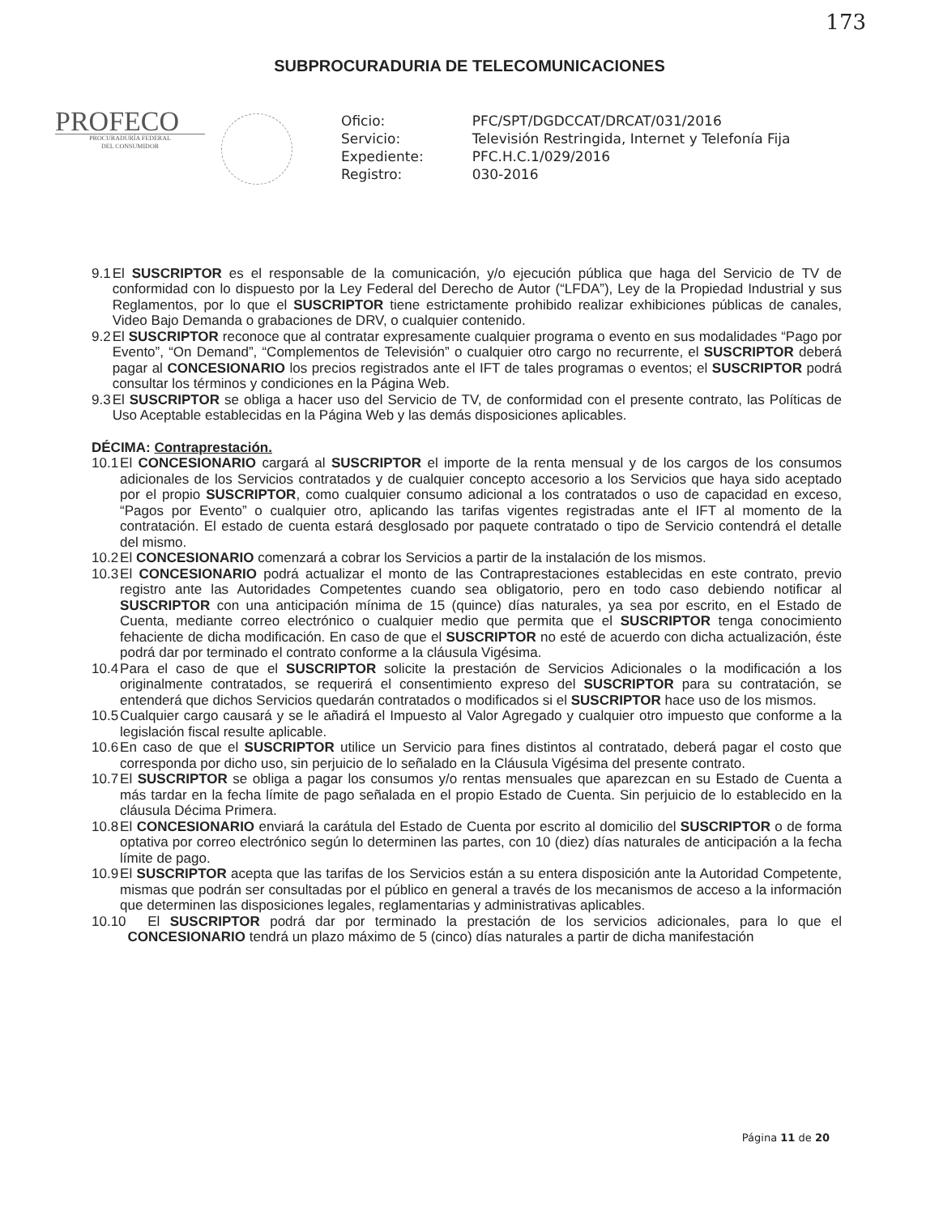173
SUBPROCURADURIA DE TELECOMUNICACIONES
PROFECO
PROCURADURÍA FEDERAL
DEL CONSUMIDOR
| Oficio: | PFC/SPT/DGDCCAT/DRCAT/031/2016 |
| Servicio: | Televisión Restringida, Internet y Telefonía Fija |
| Expediente: | PFC.H.C.1/029/2016 |
| Registro: | 030-2016 |
9.1 El SUSCRIPTOR es el responsable de la comunicación, y/o ejecución pública que haga del Servicio de TV de conformidad con lo dispuesto por la Ley Federal del Derecho de Autor (“LFDA”), Ley de la Propiedad Industrial y sus Reglamentos, por lo que el SUSCRIPTOR tiene estrictamente prohibido realizar exhibiciones públicas de canales, Video Bajo Demanda o grabaciones de DRV, o cualquier contenido.
9.2 El SUSCRIPTOR reconoce que al contratar expresamente cualquier programa o evento en sus modalidades “Pago por Evento”, “On Demand”, “Complementos de Televisión” o cualquier otro cargo no recurrente, el SUSCRIPTOR deberá pagar al CONCESIONARIO los precios registrados ante el IFT de tales programas o eventos; el SUSCRIPTOR podrá consultar los términos y condiciones en la Página Web.
9.3 El SUSCRIPTOR se obliga a hacer uso del Servicio de TV, de conformidad con el presente contrato, las Políticas de Uso Aceptable establecidas en la Página Web y las demás disposiciones aplicables.
DÉCIMA: Contraprestación.
10.1 El CONCESIONARIO cargará al SUSCRIPTOR el importe de la renta mensual y de los cargos de los consumos adicionales de los Servicios contratados y de cualquier concepto accesorio a los Servicios que haya sido aceptado por el propio SUSCRIPTOR, como cualquier consumo adicional a los contratados o uso de capacidad en exceso, “Pagos por Evento” o cualquier otro, aplicando las tarifas vigentes registradas ante el IFT al momento de la contratación. El estado de cuenta estará desglosado por paquete contratado o tipo de Servicio contendrá el detalle del mismo.
10.2 El CONCESIONARIO comenzará a cobrar los Servicios a partir de la instalación de los mismos.
10.3 El CONCESIONARIO podrá actualizar el monto de las Contraprestaciones establecidas en este contrato, previo registro ante las Autoridades Competentes cuando sea obligatorio, pero en todo caso debiendo notificar al SUSCRIPTOR con una anticipación mínima de 15 (quince) días naturales, ya sea por escrito, en el Estado de Cuenta, mediante correo electrónico o cualquier medio que permita que el SUSCRIPTOR tenga conocimiento fehaciente de dicha modificación. En caso de que el SUSCRIPTOR no esté de acuerdo con dicha actualización, éste podrá dar por terminado el contrato conforme a la cláusula Vigésima.
10.4 Para el caso de que el SUSCRIPTOR solicite la prestación de Servicios Adicionales o la modificación a los originalmente contratados, se requerirá el consentimiento expreso del SUSCRIPTOR para su contratación, se entenderá que dichos Servicios quedarán contratados o modificados si el SUSCRIPTOR hace uso de los mismos.
10.5 Cualquier cargo causará y se le añadirá el Impuesto al Valor Agregado y cualquier otro impuesto que conforme a la legislación fiscal resulte aplicable.
10.6 En caso de que el SUSCRIPTOR utilice un Servicio para fines distintos al contratado, deberá pagar el costo que corresponda por dicho uso, sin perjuicio de lo señalado en la Cláusula Vigésima del presente contrato.
10.7 El SUSCRIPTOR se obliga a pagar los consumos y/o rentas mensuales que aparezcan en su Estado de Cuenta a más tardar en la fecha límite de pago señalada en el propio Estado de Cuenta. Sin perjuicio de lo establecido en la cláusula Décima Primera.
10.8 El CONCESIONARIO enviará la carátula del Estado de Cuenta por escrito al domicilio del SUSCRIPTOR o de forma optativa por correo electrónico según lo determinen las partes, con 10 (diez) días naturales de anticipación a la fecha límite de pago.
10.9 El SUSCRIPTOR acepta que las tarifas de los Servicios están a su entera disposición ante la Autoridad Competente, mismas que podrán ser consultadas por el público en general a través de los mecanismos de acceso a la información que determinen las disposiciones legales, reglamentarias y administrativas aplicables.
10.10 El SUSCRIPTOR podrá dar por terminado la prestación de los servicios adicionales, para lo que el CONCESIONARIO tendrá un plazo máximo de 5 (cinco) días naturales a partir de dicha manifestación
Página 11 de 20